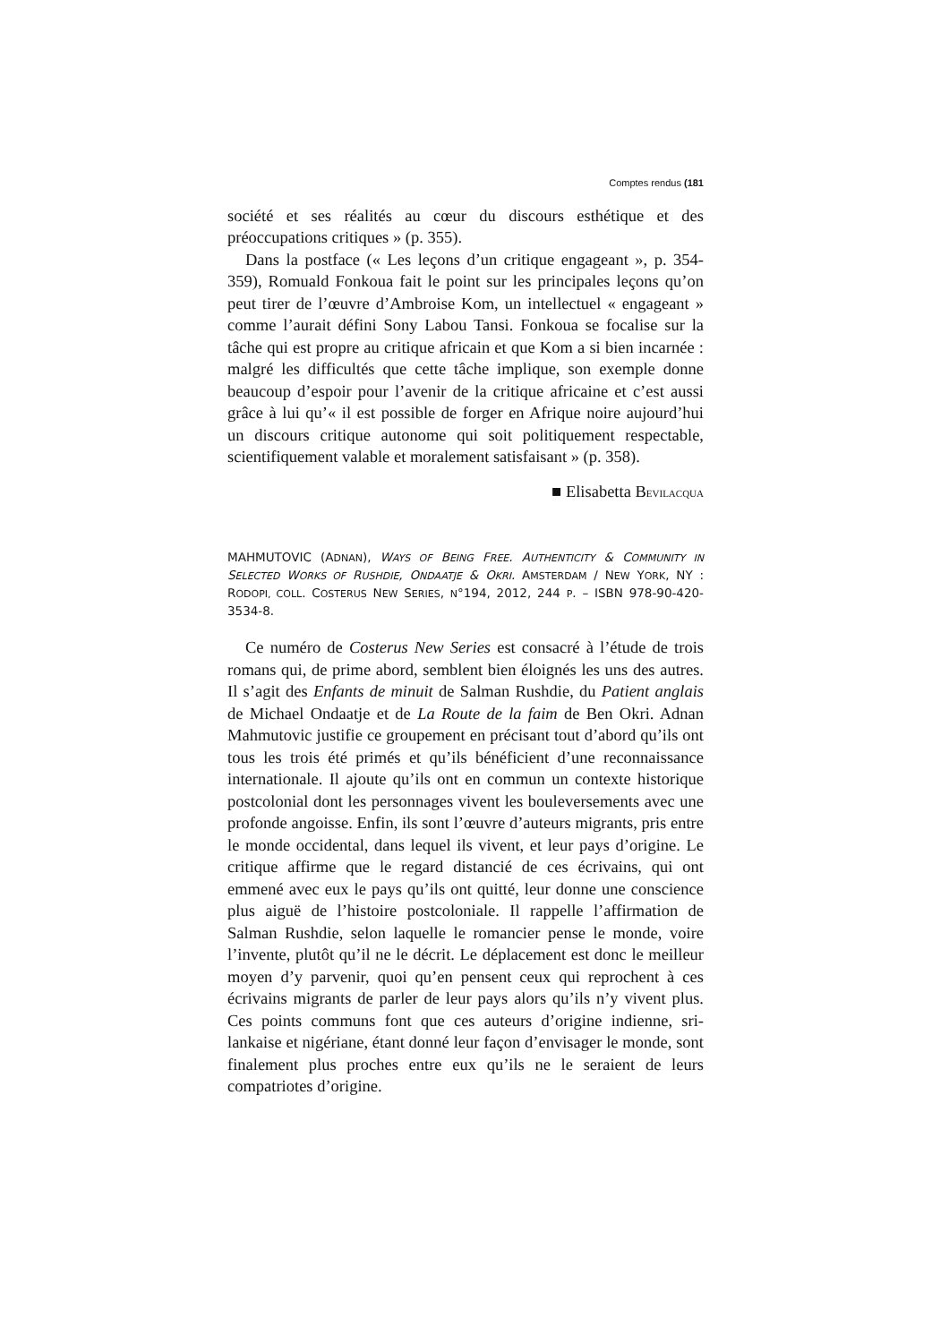Comptes rendus (181
société et ses réalités au cœur du discours esthétique et des préoccupations critiques » (p. 355).
Dans la postface (« Les leçons d’un critique engageant », p. 354-359), Romuald Fonkoua fait le point sur les principales leçons qu’on peut tirer de l’œuvre d’Ambroise Kom, un intellectuel « engageant » comme l’aurait défini Sony Labou Tansi. Fonkoua se focalise sur la tâche qui est propre au critique africain et que Kom a si bien incarnée : malgré les difficultés que cette tâche implique, son exemple donne beaucoup d’espoir pour l’avenir de la critique africaine et c’est aussi grâce à lui qu’« il est possible de forger en Afrique noire aujourd’hui un discours critique autonome qui soit politiquement respectable, scientifiquement valable et moralement satisfaisant » (p. 358).
■ Elisabetta BEVILACQUA
MAHMUTOVIC (ADNAN), WAYS OF BEING FREE. AUTHENTICITY & COMMUNITY IN SELECTED WORKS OF RUSHDIE, ONDAATJE & OKRI. AMSTERDAM / NEW YORK, NY : RODOPI, COLL. COSTERUS NEW SERIES, N°194, 2012, 244 P. – ISBN 978-90-420-3534-8.
Ce numéro de Costerus New Series est consacré à l’étude de trois romans qui, de prime abord, semblent bien éloignés les uns des autres. Il s’agit des Enfants de minuit de Salman Rushdie, du Patient anglais de Michael Ondaatje et de La Route de la faim de Ben Okri. Adnan Mahmutovic justifie ce groupement en précisant tout d’abord qu’ils ont tous les trois été primés et qu’ils bénéficient d’une reconnaissance internationale. Il ajoute qu’ils ont en commun un contexte historique postcolonial dont les personnages vivent les bouleversements avec une profonde angoisse. Enfin, ils sont l’œuvre d’auteurs migrants, pris entre le monde occidental, dans lequel ils vivent, et leur pays d’origine. Le critique affirme que le regard distancié de ces écrivains, qui ont emmené avec eux le pays qu’ils ont quitté, leur donne une conscience plus aiguë de l’histoire postcoloniale. Il rappelle l’affirmation de Salman Rushdie, selon laquelle le romancier pense le monde, voire l’invente, plutôt qu’il ne le décrit. Le déplacement est donc le meilleur moyen d’y parvenir, quoi qu’en pensent ceux qui reprochent à ces écrivains migrants de parler de leur pays alors qu’ils n’y vivent plus. Ces points communs font que ces auteurs d’origine indienne, sri-lankaise et nigériane, étant donné leur façon d’envisager le monde, sont finalement plus proches entre eux qu’ils ne le seraient de leurs compatriotes d’origine.